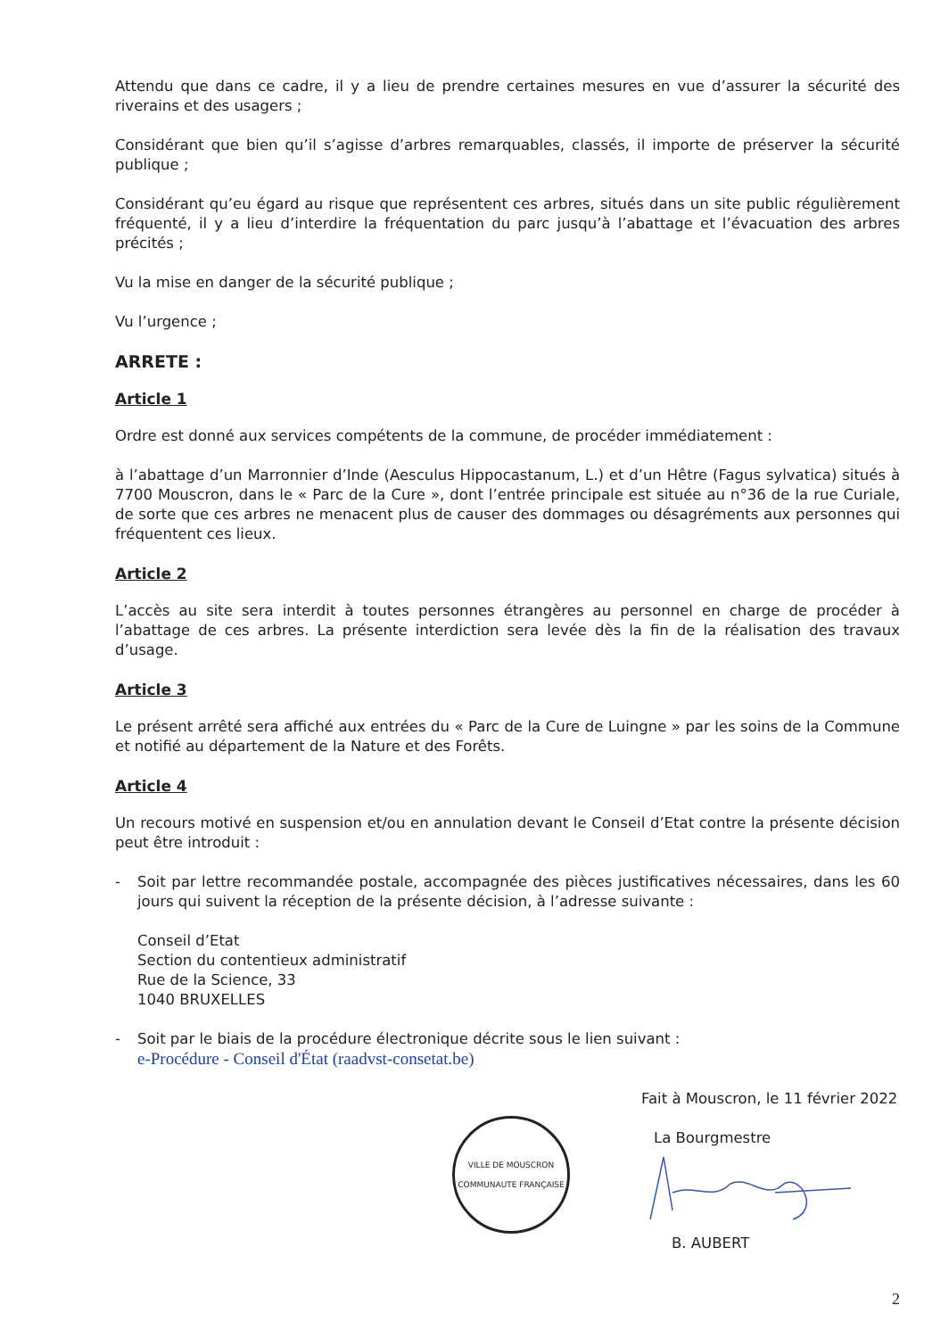Attendu que dans ce cadre, il y a lieu de prendre certaines mesures en vue d’assurer la sécurité des riverains et des usagers ;
Considérant que bien qu’il s’agisse d’arbres remarquables, classés, il importe de préserver la sécurité publique ;
Considérant qu’eu égard au risque que représentent ces arbres, situés dans un site public régulièrement fréquenté, il y a lieu d’interdire la fréquentation du parc jusqu’à l’abattage et l’évacuation des arbres précités ;
Vu la mise en danger de la sécurité publique ;
Vu l’urgence ;
ARRETE :
Article 1
Ordre est donné aux services compétents de la commune, de procéder immédiatement :
à l’abattage d’un Marronnier d’Inde (Aesculus Hippocastanum, L.) et d’un Hêtre (Fagus sylvatica) situés à 7700 Mouscron, dans le « Parc de la Cure », dont l’entrée principale est située au n°36 de la rue Curiale, de sorte que ces arbres ne menacent plus de causer des dommages ou désagréments aux personnes qui fréquentent ces lieux.
Article 2
L’accès au site sera interdit à toutes personnes étrangères au personnel en charge de procéder à l’abattage de ces arbres. La présente interdiction sera levée dès la fin de la réalisation des travaux d’usage.
Article 3
Le présent arrêté sera affiché aux entrées du « Parc de la Cure de Luingne » par les soins de la Commune et notifié au département de la Nature et des Forêts.
Article 4
Un recours motivé en suspension et/ou en annulation devant le Conseil d’Etat contre la présente décision peut être introduit :
- Soit par lettre recommandée postale, accompagnée des pièces justificatives nécessaires, dans les 60 jours qui suivent la réception de la présente décision, à l’adresse suivante :
Conseil d’Etat
Section du contentieux administratif
Rue de la Science, 33
1040 BRUXELLES
- Soit par le biais de la procédure électronique décrite sous le lien suivant :
e-Procédure - Conseil d'État (raadvst-consetat.be)
VILLE DE MOUSCRON
COMMUNAUTE FRANÇAISE
Fait à Mouscron, le 11 février 2022
La Bourgmestre
B. AUBERT
2